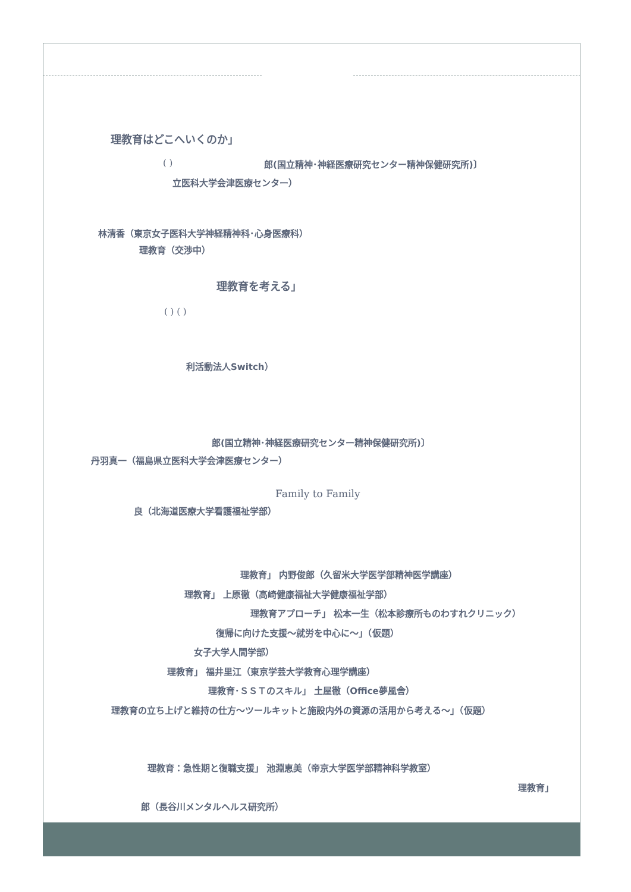理教育はどこへいくのか」
( ) 郎(国立精神･神経医療研究センター精神保健研究所)〕
立医科大学会津医療センター）
林清香（東京女子医科大学神経精神科･心身医療科）
理教育（交渉中）
理教育を考える」
( ) ( )
利活動法人Switch）
郎(国立精神･神経医療研究センター精神保健研究所)〕
丹羽真一（福島県立医科大学会津医療センター）
Family to Family
良（北海道医療大学看護福祉学部）
理教育」 内野俊郎（久留米大学医学部精神医学講座）
理教育」 上原徹（高崎健康福祉大学健康福祉学部）
理教育アプローチ」 松本一生（松本診療所ものわすれクリニック）
復帰に向けた支援～就労を中心に～」（仮題）
女子大学人間学部）
理教育」 福井里江（東京学芸大学教育心理学講座）
理教育･ＳＳＴのスキル」 土屋徹（Office夢風舎）
理教育の立ち上げと維持の仕方～ツールキットと施設内外の資源の活用から考える～」（仮題）
理教育：急性期と復職支援」 池淵恵美（帝京大学医学部精神科学教室）
理教育」
郎（長谷川メンタルヘルス研究所）